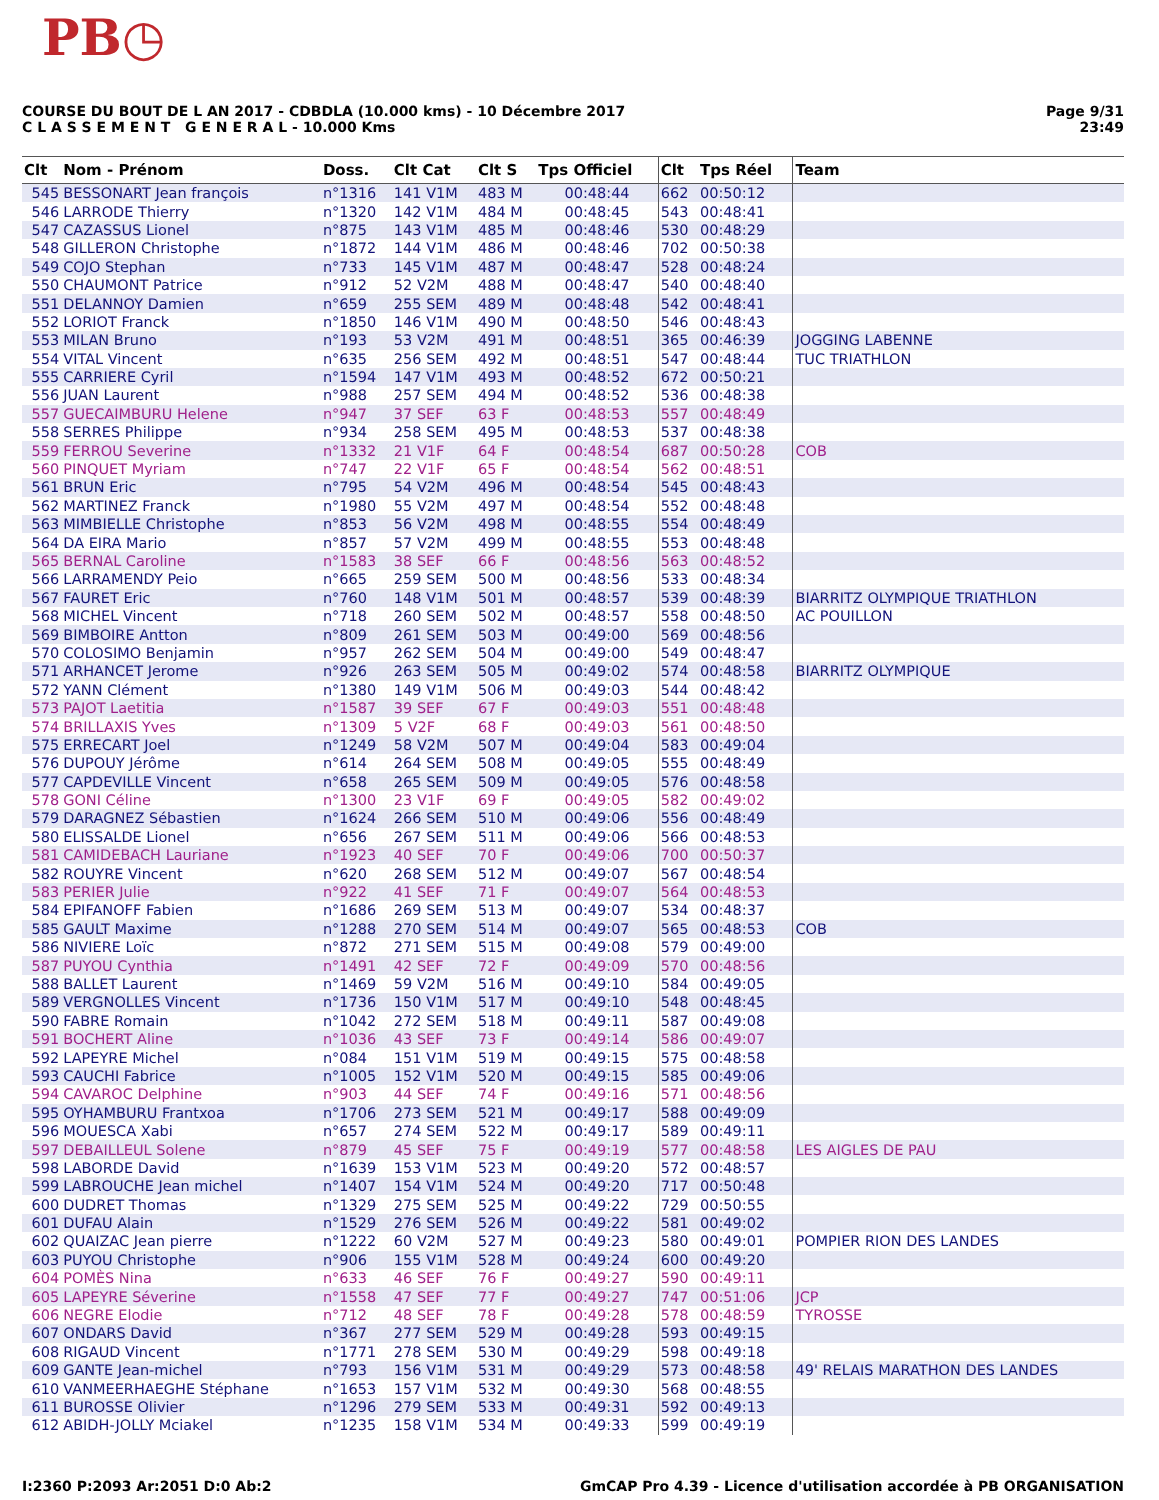PB◷
Page 9/31
23:49
COURSE DU BOUT DE L AN 2017 - CDBDLA (10.000 kms) - 10 Décembre 2017
C L A S S E M E N T G E N E R A L - 10.000 Kms
| Clt | Nom - Prénom | Doss. | Clt Cat | Clt S | Tps Officiel | Clt | Tps Réel | Team |
| --- | --- | --- | --- | --- | --- | --- | --- | --- |
| 545 | BESSONART Jean françois | n°1316 | 141 V1M | 483 M | 00:48:44 | 662 | 00:50:12 | |
| 546 | LARRODE Thierry | n°1320 | 142 V1M | 484 M | 00:48:45 | 543 | 00:48:41 | |
| 547 | CAZASSUS Lionel | n°875 | 143 V1M | 485 M | 00:48:46 | 530 | 00:48:29 | |
| 548 | GILLERON Christophe | n°1872 | 144 V1M | 486 M | 00:48:46 | 702 | 00:50:38 | |
| 549 | COJO Stephan | n°733 | 145 V1M | 487 M | 00:48:47 | 528 | 00:48:24 | |
| 550 | CHAUMONT Patrice | n°912 | 52 V2M | 488 M | 00:48:47 | 540 | 00:48:40 | |
| 551 | DELANNOY Damien | n°659 | 255 SEM | 489 M | 00:48:48 | 542 | 00:48:41 | |
| 552 | LORIOT Franck | n°1850 | 146 V1M | 490 M | 00:48:50 | 546 | 00:48:43 | |
| 553 | MILAN Bruno | n°193 | 53 V2M | 491 M | 00:48:51 | 365 | 00:46:39 | JOGGING LABENNE |
| 554 | VITAL Vincent | n°635 | 256 SEM | 492 M | 00:48:51 | 547 | 00:48:44 | TUC TRIATHLON |
| 555 | CARRIERE Cyril | n°1594 | 147 V1M | 493 M | 00:48:52 | 672 | 00:50:21 | |
| 556 | JUAN Laurent | n°988 | 257 SEM | 494 M | 00:48:52 | 536 | 00:48:38 | |
| 557 | GUECAIMBURU Helene | n°947 | 37 SEF | 63 F | 00:48:53 | 557 | 00:48:49 | |
| 558 | SERRES Philippe | n°934 | 258 SEM | 495 M | 00:48:53 | 537 | 00:48:38 | |
| 559 | FERROU Severine | n°1332 | 21 V1F | 64 F | 00:48:54 | 687 | 00:50:28 | COB |
| 560 | PINQUET Myriam | n°747 | 22 V1F | 65 F | 00:48:54 | 562 | 00:48:51 | |
| 561 | BRUN Eric | n°795 | 54 V2M | 496 M | 00:48:54 | 545 | 00:48:43 | |
| 562 | MARTINEZ Franck | n°1980 | 55 V2M | 497 M | 00:48:54 | 552 | 00:48:48 | |
| 563 | MIMBIELLE Christophe | n°853 | 56 V2M | 498 M | 00:48:55 | 554 | 00:48:49 | |
| 564 | DA EIRA Mario | n°857 | 57 V2M | 499 M | 00:48:55 | 553 | 00:48:48 | |
| 565 | BERNAL Caroline | n°1583 | 38 SEF | 66 F | 00:48:56 | 563 | 00:48:52 | |
| 566 | LARRAMENDY Peio | n°665 | 259 SEM | 500 M | 00:48:56 | 533 | 00:48:34 | |
| 567 | FAURET Eric | n°760 | 148 V1M | 501 M | 00:48:57 | 539 | 00:48:39 | BIARRITZ OLYMPIQUE TRIATHLON |
| 568 | MICHEL Vincent | n°718 | 260 SEM | 502 M | 00:48:57 | 558 | 00:48:50 | AC POUILLON |
| 569 | BIMBOIRE Antton | n°809 | 261 SEM | 503 M | 00:49:00 | 569 | 00:48:56 | |
| 570 | COLOSIMO Benjamin | n°957 | 262 SEM | 504 M | 00:49:00 | 549 | 00:48:47 | |
| 571 | ARHANCET Jerome | n°926 | 263 SEM | 505 M | 00:49:02 | 574 | 00:48:58 | BIARRITZ OLYMPIQUE |
| 572 | YANN Clément | n°1380 | 149 V1M | 506 M | 00:49:03 | 544 | 00:48:42 | |
| 573 | PAJOT Laetitia | n°1587 | 39 SEF | 67 F | 00:49:03 | 551 | 00:48:48 | |
| 574 | BRILLAXIS Yves | n°1309 | 5 V2F | 68 F | 00:49:03 | 561 | 00:48:50 | |
| 575 | ERRECART Joel | n°1249 | 58 V2M | 507 M | 00:49:04 | 583 | 00:49:04 | |
| 576 | DUPOUY Jérôme | n°614 | 264 SEM | 508 M | 00:49:05 | 555 | 00:48:49 | |
| 577 | CAPDEVILLE Vincent | n°658 | 265 SEM | 509 M | 00:49:05 | 576 | 00:48:58 | |
| 578 | GONI Céline | n°1300 | 23 V1F | 69 F | 00:49:05 | 582 | 00:49:02 | |
| 579 | DARAGNEZ Sébastien | n°1624 | 266 SEM | 510 M | 00:49:06 | 556 | 00:48:49 | |
| 580 | ELISSALDE Lionel | n°656 | 267 SEM | 511 M | 00:49:06 | 566 | 00:48:53 | |
| 581 | CAMIDEBACH Lauriane | n°1923 | 40 SEF | 70 F | 00:49:06 | 700 | 00:50:37 | |
| 582 | ROUYRE Vincent | n°620 | 268 SEM | 512 M | 00:49:07 | 567 | 00:48:54 | |
| 583 | PERIER Julie | n°922 | 41 SEF | 71 F | 00:49:07 | 564 | 00:48:53 | |
| 584 | EPIFANOFF Fabien | n°1686 | 269 SEM | 513 M | 00:49:07 | 534 | 00:48:37 | |
| 585 | GAULT Maxime | n°1288 | 270 SEM | 514 M | 00:49:07 | 565 | 00:48:53 | COB |
| 586 | NIVIERE Loïc | n°872 | 271 SEM | 515 M | 00:49:08 | 579 | 00:49:00 | |
| 587 | PUYOU Cynthia | n°1491 | 42 SEF | 72 F | 00:49:09 | 570 | 00:48:56 | |
| 588 | BALLET Laurent | n°1469 | 59 V2M | 516 M | 00:49:10 | 584 | 00:49:05 | |
| 589 | VERGNOLLES Vincent | n°1736 | 150 V1M | 517 M | 00:49:10 | 548 | 00:48:45 | |
| 590 | FABRE Romain | n°1042 | 272 SEM | 518 M | 00:49:11 | 587 | 00:49:08 | |
| 591 | BOCHERT Aline | n°1036 | 43 SEF | 73 F | 00:49:14 | 586 | 00:49:07 | |
| 592 | LAPEYRE Michel | n°084 | 151 V1M | 519 M | 00:49:15 | 575 | 00:48:58 | |
| 593 | CAUCHI Fabrice | n°1005 | 152 V1M | 520 M | 00:49:15 | 585 | 00:49:06 | |
| 594 | CAVAROC Delphine | n°903 | 44 SEF | 74 F | 00:49:16 | 571 | 00:48:56 | |
| 595 | OYHAMBURU Frantxoa | n°1706 | 273 SEM | 521 M | 00:49:17 | 588 | 00:49:09 | |
| 596 | MOUESCA Xabi | n°657 | 274 SEM | 522 M | 00:49:17 | 589 | 00:49:11 | |
| 597 | DEBAILLEUL Solene | n°879 | 45 SEF | 75 F | 00:49:19 | 577 | 00:48:58 | LES AIGLES DE PAU |
| 598 | LABORDE David | n°1639 | 153 V1M | 523 M | 00:49:20 | 572 | 00:48:57 | |
| 599 | LABROUCHE Jean michel | n°1407 | 154 V1M | 524 M | 00:49:20 | 717 | 00:50:48 | |
| 600 | DUDRET Thomas | n°1329 | 275 SEM | 525 M | 00:49:22 | 729 | 00:50:55 | |
| 601 | DUFAU Alain | n°1529 | 276 SEM | 526 M | 00:49:22 | 581 | 00:49:02 | |
| 602 | QUAIZAC Jean pierre | n°1222 | 60 V2M | 527 M | 00:49:23 | 580 | 00:49:01 | POMPIER RION DES LANDES |
| 603 | PUYOU Christophe | n°906 | 155 V1M | 528 M | 00:49:24 | 600 | 00:49:20 | |
| 604 | POMÈS Nina | n°633 | 46 SEF | 76 F | 00:49:27 | 590 | 00:49:11 | |
| 605 | LAPEYRE Séverine | n°1558 | 47 SEF | 77 F | 00:49:27 | 747 | 00:51:06 | JCP |
| 606 | NEGRE Elodie | n°712 | 48 SEF | 78 F | 00:49:28 | 578 | 00:48:59 | TYROSSE |
| 607 | ONDARS David | n°367 | 277 SEM | 529 M | 00:49:28 | 593 | 00:49:15 | |
| 608 | RIGAUD Vincent | n°1771 | 278 SEM | 530 M | 00:49:29 | 598 | 00:49:18 | |
| 609 | GANTE Jean-michel | n°793 | 156 V1M | 531 M | 00:49:29 | 573 | 00:48:58 | 49' RELAIS MARATHON DES LANDES |
| 610 | VANMEERHAEGHE Stéphane | n°1653 | 157 V1M | 532 M | 00:49:30 | 568 | 00:48:55 | |
| 611 | BUROSSE Olivier | n°1296 | 279 SEM | 533 M | 00:49:31 | 592 | 00:49:13 | |
| 612 | ABIDH-JOLLY Mciakel | n°1235 | 158 V1M | 534 M | 00:49:33 | 599 | 00:49:19 | |
GmCAP Pro 4.39 - Licence d'utilisation accordée à PB ORGANISATION I:2360 P:2093 Ar:2051 D:0 Ab:2